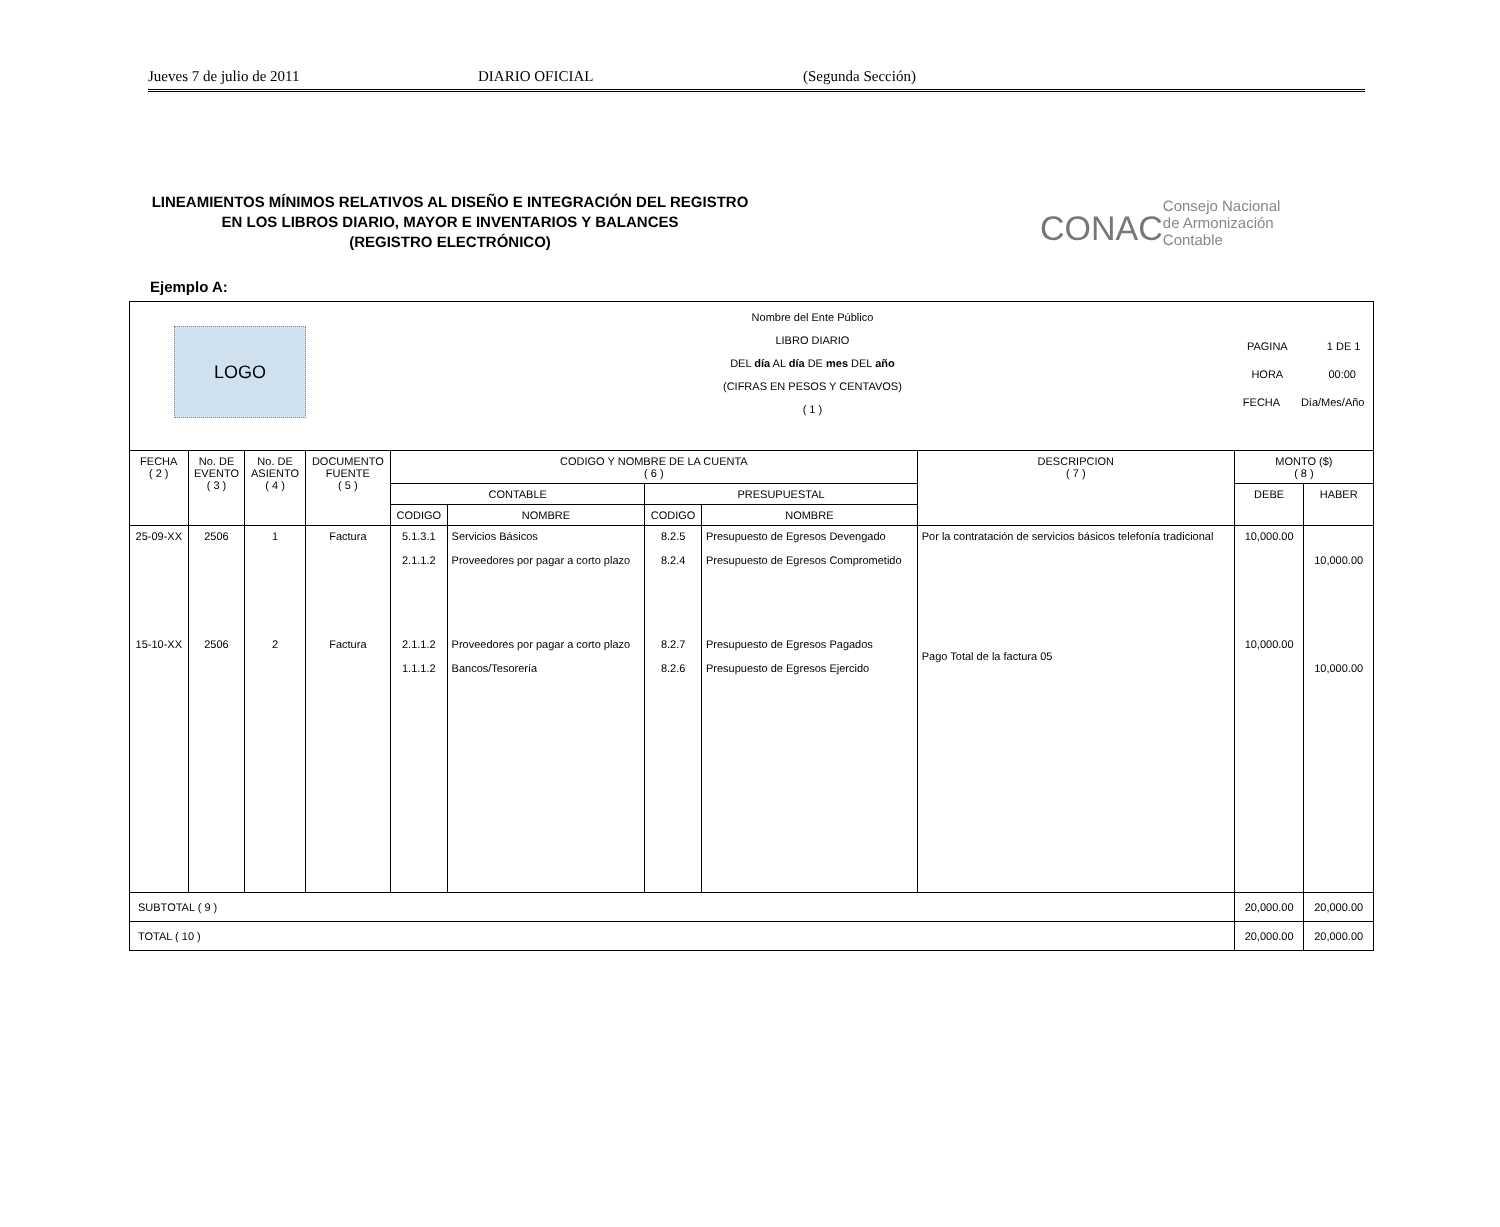Jueves 7 de julio de 2011 DIARIO OFICIAL (Segunda Sección)
LINEAMIENTOS MÍNIMOS RELATIVOS AL DISEÑO E INTEGRACIÓN DEL REGISTRO
EN LOS LIBROS DIARIO, MAYOR E INVENTARIOS Y BALANCES
(REGISTRO ELECTRÓNICO)
CONAC Consejo Nacional
de Armonización
Contable
Ejemplo A:
| LOGO | | | | Nombre del Ente Público LIBRO DIARIO DEL día AL día DE mes DEL año (CIFRAS EN PESOS Y CENTAVOS) ( 1 ) | | | | | PAGINA 1 DE 1 HORA 00:00 FECHA Día/Mes/Año | |
| FECHA ( 2 ) | No. DE EVENTO ( 3 ) | No. DE ASIENTO ( 4 ) | DOCUMENTO FUENTE ( 5 ) | CODIGO Y NOMBRE DE LA CUENTA ( 6 ) | | | | DESCRIPCION ( 7 ) | MONTO ($) ( 8 ) | |
| | | | | CONTABLE | | PRESUPUESTAL | | | DEBE | HABER |
| | | | | CODIGO | NOMBRE | CODIGO | NOMBRE | | | |
| 25-09-XX | 2506 | 1 | Factura | 5.1.3.1 2.1.1.2 | Servicios Básicos Proveedores por pagar a corto plazo | 8.2.5 8.2.4 | Presupuesto de Egresos Devengado Presupuesto de Egresos Comprometido | Por la contratación de servicios básicos telefonía tradicional | 10,000.00 | 10,000.00 |
| 15-10-XX | 2506 | 2 | Factura | 2.1.1.2 1.1.1.2 | Proveedores por pagar a corto plazo Bancos/Tesorería | 8.2.7 8.2.6 | Presupuesto de Egresos Pagados Presupuesto de Egresos Ejercido | Pago Total de la factura 05 | 10,000.00 | 10,000.00 |
| SUBTOTAL ( 9 ) | | | | | | | | | 20,000.00 | 20,000.00 |
| TOTAL ( 10 ) | | | | | | | | | 20,000.00 | 20,000.00 |